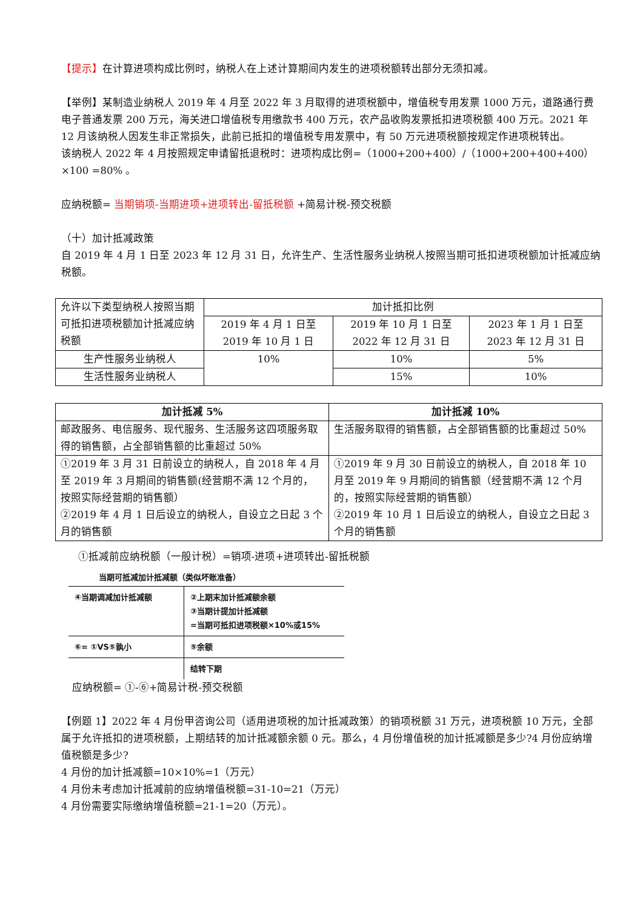【提示】在计算进项构成比例时，纳税人在上述计算期间内发生的进项税额转出部分无须扣减。
【举例】某制造业纳税人 2019 年 4 月至 2022 年 3 月取得的进项税额中，增值税专用发票 1000 万元，道路通行费电子普通发票 200 万元，海关进口增值税专用缴款书 400 万元，农产品收购发票抵扣进项税额 400 万元。2021 年 12 月该纳税人因发生非正常损失，此前已抵扣的增值税专用发票中，有 50 万元进项税额按规定作进项税转出。
该纳税人 2022 年 4 月按照规定申请留抵退税时：进项构成比例=（1000+200+400）/（1000+200+400+400）×100 =80% 。
应纳税额= 当期销项-当期进项+进项转出-留抵税额 +简易计税-预交税额
（十）加计抵减政策
自 2019 年 4 月 1 日至 2023 年 12 月 31 日，允许生产、生活性服务业纳税人按照当期可抵扣进项税额加计抵减应纳税额。
| 允许以下类型纳税人按照当期可抵扣进项税额加计抵减应纳税额 | 加计抵扣比例 | | |
| | 2019 年 4 月 1 日至 2019 年 10 月 1 日 | 2019 年 10 月 1 日至 2022 年 12 月 31 日 | 2023 年 1 月 1 日至 2023 年 12 月 31 日 |
| 生产性服务业纳税人 | 10% | 10% | 5% |
| 生活性服务业纳税人 | | 15% | 10% |
| 加计抵减 5% | 加计抵减 10% |
| --- | --- |
| 邮政服务、电信服务、现代服务、生活服务这四项服务取得的销售额，占全部销售额的比重超过 50% | 生活服务取得的销售额，占全部销售额的比重超过 50% |
| ①2019 年 3 月 31 日前设立的纳税人，自 2018 年 4 月至 2019 年 3 月期间的销售额(经营期不满 12 个月的，按照实际经营期的销售额） ②2019 年 4 月 1 日后设立的纳税人，自设立之日起 3 个月的销售额 | ①2019 年 9 月 30 日前设立的纳税人，自 2018 年 10 月至 2019 年 9 月期间的销售额（经营期不满 12 个月的，按照实际经营期的销售额） ②2019 年 10 月 1 日后设立的纳税人，自设立之日起 3 个月的销售额 |
①抵减前应纳税额（一般计税）=销项-进项+进项转出-留抵税额
当期可抵减加计抵减额（类似坏账准备）
| ④当期调减加计抵减额 | ②上期末加计抵减额余额 ③当期计提加计抵减额 =当期可抵扣进项税额×10%或15% |
| ⑥= ①VS⑤孰小 | ⑤余额 |
| | 结转下期 |
应纳税额= ①-⑥+简易计税-预交税额
【例题 1】2022 年 4 月份甲咨询公司（适用进项税的加计抵减政策）的销项税额 31 万元，进项税额 10 万元，全部属于允许抵扣的进项税额，上期结转的加计抵减额余额 0 元。那么，4 月份增值税的加计抵减额是多少?4 月份应纳增值税额是多少?
4 月份的加计抵减额=10×10%=1（万元）
4 月份未考虑加计抵减前的应纳增值税额=31-10=21（万元）
4 月份需要实际缴纳增值税额=21-1=20（万元）。